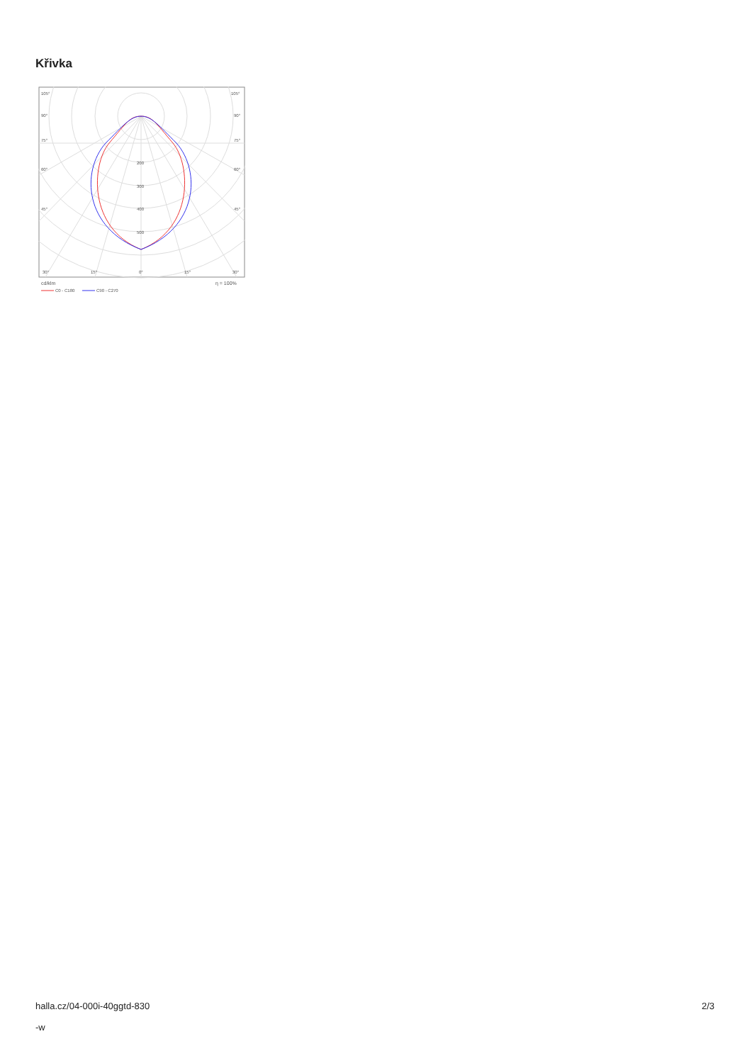Křivka
105°
105°
90°
90°
75°
75°
60°
60°
45°
45°
200
300
400
500
30°
15°
0°
15°
30°
cd/klm
η = 100%
C0 - C180
C90 - C270
halla.cz/04-000i-40ggtd-830
-w
2/3